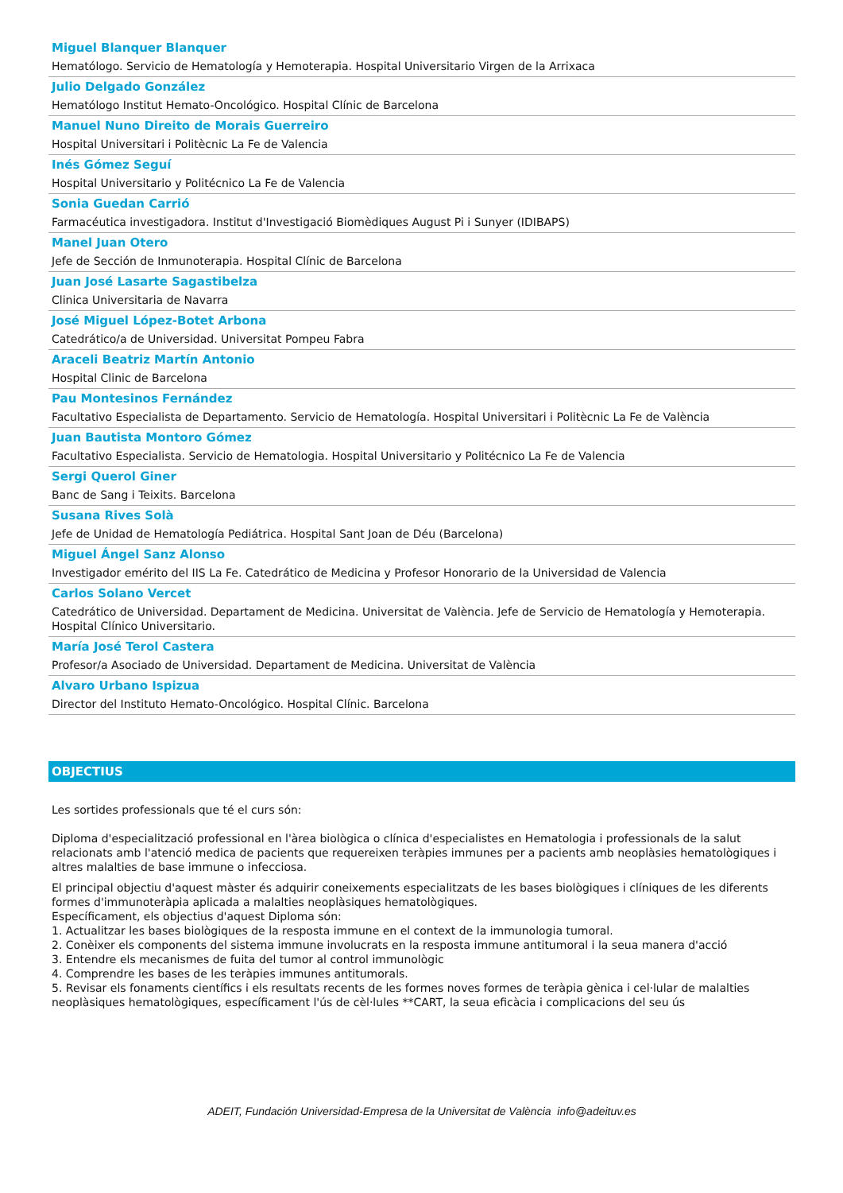Miguel Blanquer Blanquer
Hematólogo. Servicio de Hematología y Hemoterapia. Hospital Universitario Virgen de la Arrixaca
Julio Delgado González
Hematólogo Institut Hemato-Oncológico. Hospital Clínic de Barcelona
Manuel Nuno Direito de Morais Guerreiro
Hospital Universitari i Politècnic La Fe de Valencia
Inés Gómez Seguí
Hospital Universitario y Politécnico La Fe de Valencia
Sonia Guedan Carrió
Farmacéutica investigadora. Institut d'Investigació Biomèdiques August Pi i Sunyer (IDIBAPS)
Manel Juan Otero
Jefe de Sección de Inmunoterapia. Hospital Clínic de Barcelona
Juan José Lasarte Sagastibelza
Clinica Universitaria de Navarra
José Miguel López-Botet Arbona
Catedrático/a de Universidad. Universitat Pompeu Fabra
Araceli Beatriz Martín Antonio
Hospital Clinic de Barcelona
Pau Montesinos Fernández
Facultativo Especialista de Departamento. Servicio de Hematología. Hospital Universitari i Politècnic La Fe de València
Juan Bautista Montoro Gómez
Facultativo Especialista. Servicio de Hematologia. Hospital Universitario y Politécnico La Fe de Valencia
Sergi Querol Giner
Banc de Sang i Teixits. Barcelona
Susana Rives Solà
Jefe de Unidad de Hematología Pediátrica. Hospital Sant Joan de Déu (Barcelona)
Miguel Ángel Sanz Alonso
Investigador emérito del IIS La Fe. Catedrático de Medicina y Profesor Honorario de la Universidad de Valencia
Carlos Solano Vercet
Catedrático de Universidad. Departament de Medicina. Universitat de València. Jefe de Servicio de Hematología y Hemoterapia. Hospital Clínico Universitario.
María José Terol Castera
Profesor/a Asociado de Universidad. Departament de Medicina. Universitat de València
Alvaro Urbano Ispizua
Director del Instituto Hemato-Oncológico. Hospital Clínic. Barcelona
OBJECTIUS
Les sortides professionals que té el curs són:
Diploma d'especialització professional en l'àrea biològica o clínica d'especialistes en Hematologia i professionals de la salut relacionats amb l'atenció medica de pacients que requereixen teràpies immunes per a pacients amb neoplàsies hematològiques i altres malalties de base immune o infecciosa.
El principal objectiu d'aquest màster és adquirir coneixements especialitzats de les bases biològiques i clíniques de les diferents formes d'immunoteràpia aplicada a malalties neoplàsiques hematològiques.
Específicament, els objectius d'aquest Diploma són:
1. Actualitzar les bases biològiques de la resposta immune en el context de la immunologia tumoral.
2. Conèixer els components del sistema immune involucrats en la resposta immune antitumoral i la seua manera d'acció
3. Entendre els mecanismes de fuita del tumor al control immunològic
4. Comprendre les bases de les teràpies immunes antitumorals.
5. Revisar els fonaments científics i els resultats recents de les formes noves formes de teràpia gènica i cel·lular de malalties neoplàsiques hematològiques, específicament l'ús de cèl·lules **CART, la seua eficàcia i complicacions del seu ús
ADEIT, Fundación Universidad-Empresa de la Universitat de València info@adeituv.es